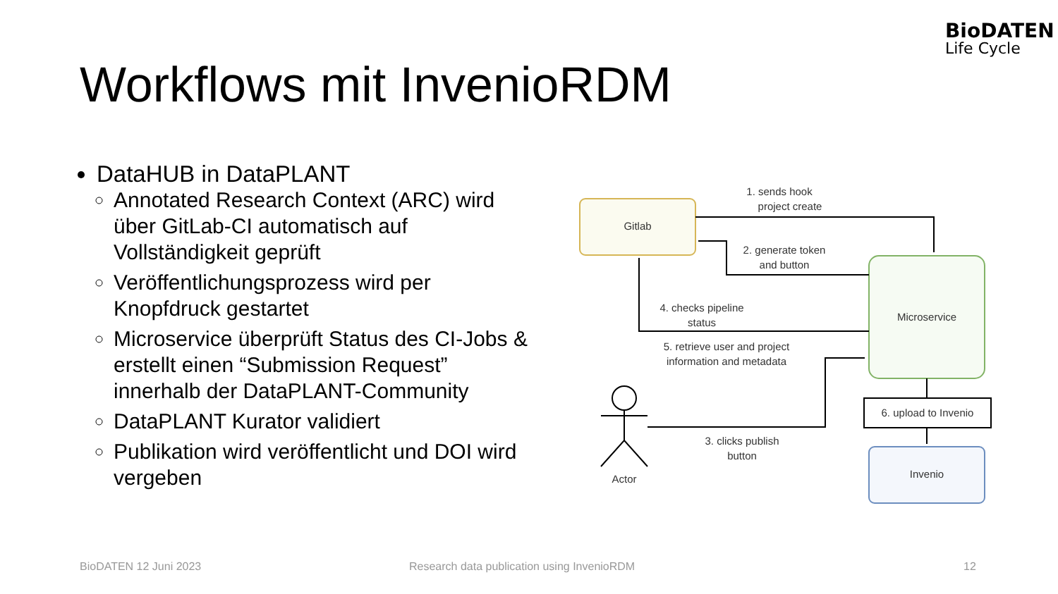BioDATEN
Life Cycle
Workflows mit InvenioRDM
DataHUB in DataPLANT
Annotated Research Context (ARC) wird über GitLab-CI automatisch auf Vollständigkeit geprüft
Veröffentlichungsprozess wird per Knopfdruck gestartet
Microservice überprüft Status des CI-Jobs & erstellt einen “Submission Request” innerhalb der DataPLANT-Community
DataPLANT Kurator validiert
Publikation wird veröffentlicht und DOI wird vergeben
Gitlab
Microservice
Invenio
6. upload to Invenio
1. sends hook
project create
2. generate token
and button
4. checks pipeline
status
5. retrieve user and project
information and metadata
3. clicks publish
button
Actor
BioDATEN 12 Juni 2023
Research data publication using InvenioRDM
12